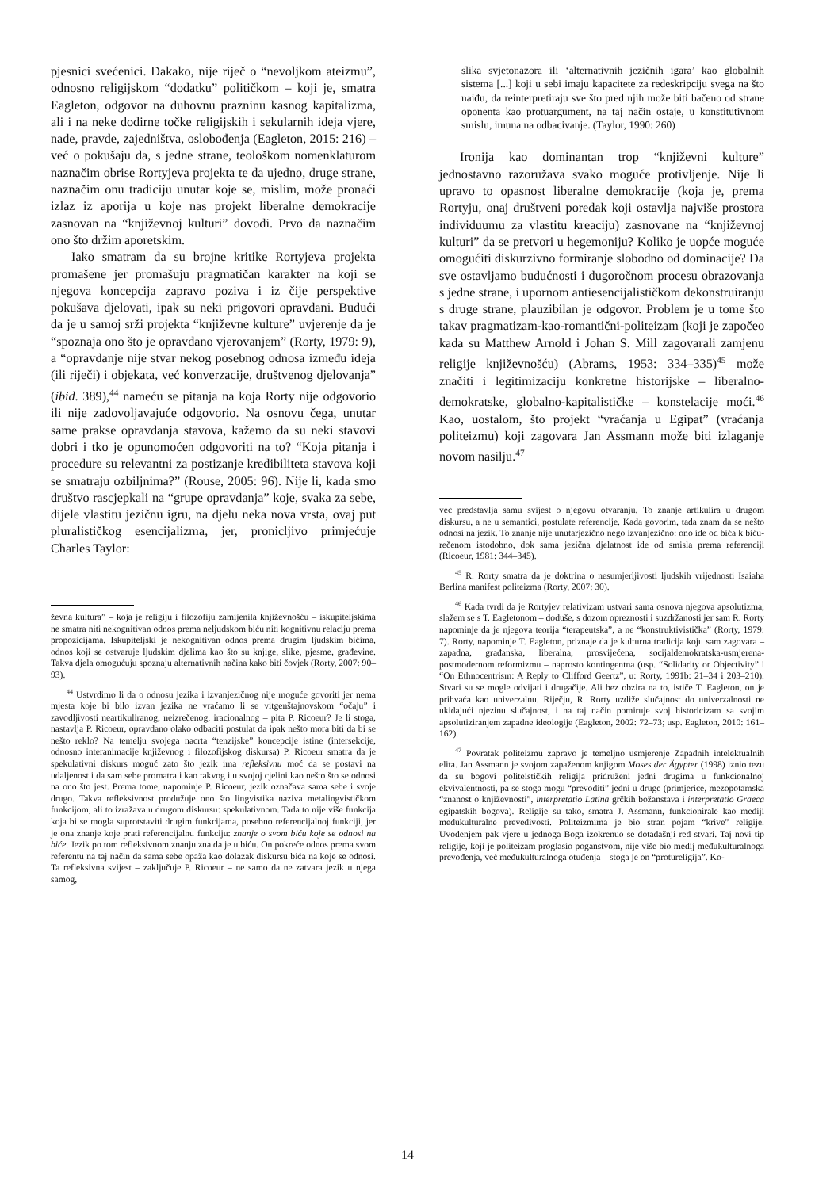pjesnici svećenici. Dakako, nije riječ o “nevoljkom ateizmu”, odnosno religijskom “dodatku” političkom – koji je, smatra Eagleton, odgovor na duhovnu prazninu kasnog kapitalizma, ali i na neke dodirne točke religijskih i sekularnih ideja vjere, nade, pravde, zajedništva, oslobođenja (Eagleton, 2015: 216) – već o pokušaju da, s jedne strane, teološkom nomenklaturom naznačim obrise Rortyjeva projekta te da ujedno, druge strane, naznačim onu tradiciju unutar koje se, mislim, može pronaći izlaz iz aporija u koje nas projekt liberalne demokracije zasnovan na “književnoj kulturi” dovodi. Prvo da naznačim ono što držim aporetskim.
Iako smatram da su brojne kritike Rortyjeva projekta promašene jer promašuju pragmatičan karakter na koji se njegova koncepcija zapravo poziva i iz čije perspektive pokušava djelovati, ipak su neki prigovori opravdani. Budući da je u samoj srži projekta “književne kulture” uvjerenje da je “spoznaja ono što je opravdano vjerovanjem” (Rorty, 1979: 9), a “opravdanje nije stvar nekog posebnog odnosa između ideja (ili riječi) i objekata, već konverzacije, društvenog djelovanja” (ibid. 389),<sup>44</sup> nameću se pitanja na koja Rorty nije odgovorio ili nije zadovoljavajuće odgovorio. Na osnovu čega, unutar same prakse opravdanja stavova, kažemo da su neki stavovi dobri i tko je opunomoćen odgovoriti na to? “Koja pitanja i procedure su relevantni za postizanje kredibiliteta stavova koji se smatraju ozbiljnima?” (Rouse, 2005: 96). Nije li, kada smo društvo rascjepkali na “grupe opravdanja” koje, svaka za sebe, dijele vlastitu jezičnu igru, na djelu neka nova vrsta, ovaj put pluralističkog esencijalizma, jer, pronicljivo primjećuje Charles Taylor:
ževna kultura” – koja je religiju i filozofiju zamijenila književnošću – iskupiteljskima ne smatra niti nekognitivan odnos prema neljudskom biću niti kognitivnu relaciju prema propozicijama. Iskupiteljski je nekognitivan odnos prema drugim ljudskim bićima, odnos koji se ostvaruje ljudskim djelima kao što su knjige, slike, pjesme, građevine. Takva djela omogućuju spoznaju alternativnih načina kako biti čovjek (Rorty, 2007: 90–93).
<sup>44</sup> Ustvrdimo li da o odnosu jezika i izvanjezičnog nije moguće govoriti jer nema mjesta koje bi bilo izvan jezika ne vraćamo li se vitgenštajnovskom “očaju” i zavodljivosti neartikuliranog, neizrečenog, iracionalnog – pita P. Ricoeur? Je li stoga, nastavlja P. Ricoeur, opravdano olako odbaciti postulat da ipak nešto mora biti da bi se nešto reklo? Na temelju svojega nacrta “tenzijske” koncepcije istine (intersekcije, odnosno interanimacije književnog i filozofijskog diskursa) P. Ricoeur smatra da je spekulativni diskurs moguć zato što jezik ima refleksivnu moć da se postavi na udaljenost i da sam sebe promatra i kao takvog i u svojoj cjelini kao nešto što se odnosi na ono što jest. Prema tome, napominje P. Ricoeur, jezik označava sama sebe i svoje drugo. Takva refleksivnost produžuje ono što lingvistika naziva metalingvističkom funkcijom, ali to izražava u drugom diskursu: spekulativnom. Tada to nije više funkcija koja bi se mogla suprotstaviti drugim funkcijama, posebno referencijalnoj funkciji, jer je ona znanje koje prati referencijalnu funkciju: znanje o svom biću koje se odnosi na biće. Jezik po tom refleksivnom znanju zna da je u biću. On pokreće odnos prema svom referentu na taj način da sama sebe opaža kao dolazak diskursu bića na koje se odnosi. Ta refleksivna svijest – zaključuje P. Ricoeur – ne samo da ne zatvara jezik u njega samog,
slika svjetonazora ili ‘alternativnih jezičnih igara’ kao globalnih sistema [...] koji u sebi imaju kapacitete za redeskripciju svega na što naiđu, da reinterpretiraju sve što pred njih može biti bačeno od strane oponenta kao protuargument, na taj način ostaje, u konstitutivnom smislu, imuna na odbacivanje. (Taylor, 1990: 260)
Ironija kao dominantan trop “književni kulture” jednostavno razoružava svako moguće protivljenje. Nije li upravo to opasnost liberalne demokracije (koja je, prema Rortyju, onaj društveni poredak koji ostavlja najviše prostora individuumu za vlastitu kreaciju) zasnovane na “književnoj kulturi” da se pretvori u hegemoniju? Koliko je uopće moguće omogućiti diskurzivno formiranje slobodno od dominacije? Da sve ostavljamo budućnosti i dugoročnom procesu obrazovanja s jedne strane, i upornom antiesencijalističkom dekonstruiranju s druge strane, plauzibilan je odgovor. Problem je u tome što takav pragmatizam-kao-romantični-politeizam (koji je započeo kada su Matthew Arnold i Johan S. Mill zagovarali zamjenu religije književnošću) (Abrams, 1953: 334–335)<sup>45</sup> može značiti i legitimizaciju konkretne historijske – liberalno-demokratske, globalno-kapitalističke – konstelacije moći.<sup>46</sup> Kao, uostalom, što projekt “vraćanja u Egipat” (vraćanja politeizmu) koji zagovara Jan Assmann može biti izlaganje novom nasilju.<sup>47</sup>
već predstavlja samu svijest o njegovu otvaranju. To znanje artikulira u drugom diskursu, a ne u semantici, postulate referencije. Kada govorim, tada znam da se nešto odnosi na jezik. To znanje nije unutarjezično nego izvanjezično: ono ide od bića k biću-rečenom istodobno, dok sama jezična djelatnost ide od smisla prema referenciji (Ricoeur, 1981: 344–345).
<sup>45</sup> R. Rorty smatra da je doktrina o nesumjerljivosti ljudskih vrijednosti Isaiaha Berlina manifest politeizma (Rorty, 2007: 30).
<sup>46</sup> Kada tvrdi da je Rortyjev relativizam ustvari sama osnova njegova apsolutizma, slažem se s T. Eagletonom – doduše, s dozom opreznosti i suzdržanosti jer sam R. Rorty napominje da je njegova teorija “terapeutska”, a ne “konstruktivistička” (Rorty, 1979: 7). Rorty, napominje T. Eagleton, priznaje da je kulturna tradicija koju sam zagovara – zapadna, građanska, liberalna, prosvijećena, socijaldemokratska-usmjerena-postmodernom reformizmu – naprosto kontingentna (usp. “Solidarity or Objectivity” i “On Ethnocentrism: A Reply to Clifford Geertz”, u: Rorty, 1991b: 21–34 i 203–210). Stvari su se mogle odvijati i drugačije. Ali bez obzira na to, ističe T. Eagleton, on je prihvaća kao univerzalnu. Riječju, R. Rorty uzdiže slučajnost do univerzalnosti ne ukidajući njezinu slučajnost, i na taj način pomiruje svoj historicizam sa svojim apsolutiziranjem zapadne ideologije (Eagleton, 2002: 72–73; usp. Eagleton, 2010: 161–162).
<sup>47</sup> Povratak politeizmu zapravo je temeljno usmjerenje Zapadnih intelektualnih elita. Jan Assmann je svojom zapaženom knjigom Moses der Ägypter (1998) iznio tezu da su bogovi politeističkih religija pridruženi jedni drugima u funkcionalnoj ekvivalentnosti, pa se stoga mogu “prevoditi” jedni u druge (primjerice, mezopotamska “znanost o književnosti”, interpretatio Latina grčkih božanstava i interpretatio Graeca egipatskih bogova). Religije su tako, smatra J. Assmann, funkcionirale kao mediji međukulturalne prevedivosti. Politeizmima je bio stran pojam “krive” religije. Uvođenjem pak vjere u jednoga Boga izokrenuo se dotadašnji red stvari. Taj novi tip religije, koji je politeizam proglasio poganstvom, nije više bio medij međukulturalnoga prevođenja, već međukulturalnoga otuđenja – stoga je on “protureligija”. Ko-
14